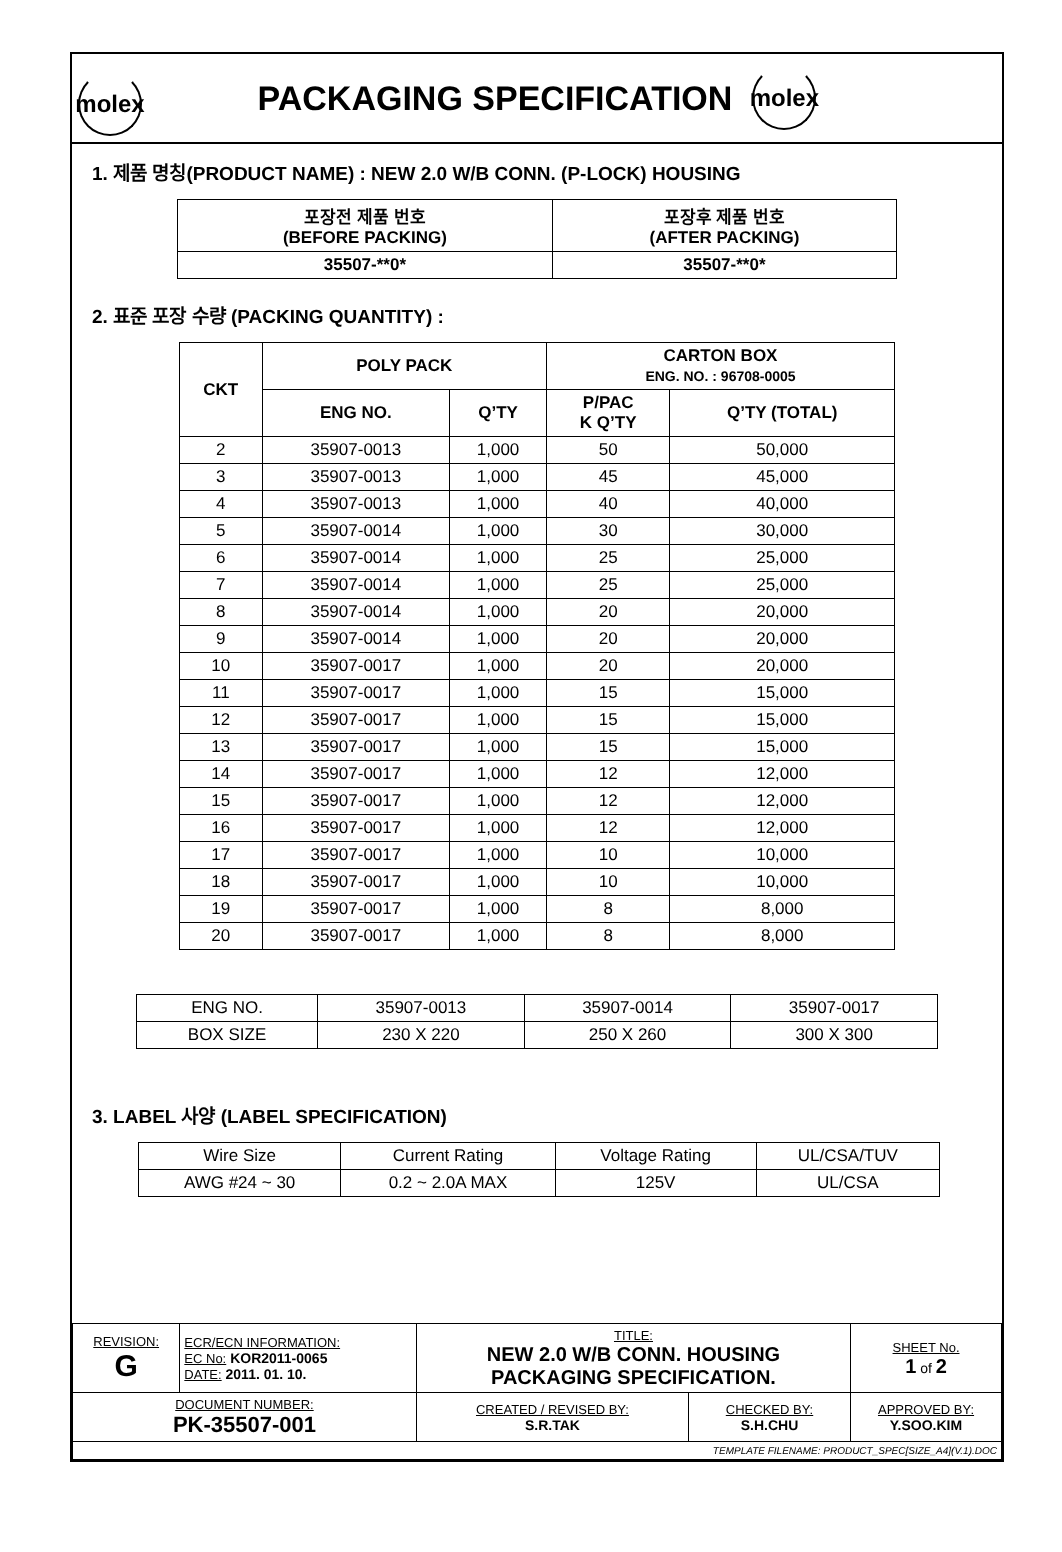molex
PACKAGING SPECIFICATION
molex
1. 제품 명칭(PRODUCT NAME) : NEW 2.0 W/B CONN. (P-LOCK) HOUSING
| 포장전 제품 번호 (BEFORE PACKING) | 포장후 제품 번호 (AFTER PACKING) |
| --- | --- |
| 35507-**0* | 35507-**0* |
2. 표준 포장 수량 (PACKING QUANTITY) :
| CKT | POLY PACK | | CARTON BOX ENG. NO. : 96708-0005 | |
| --- | --- | --- | --- | --- |
| | ENG NO. | Q’TY | P/PAC K Q’TY | Q’TY (TOTAL) |
| 2 | 35907-0013 | 1,000 | 50 | 50,000 |
| 3 | 35907-0013 | 1,000 | 45 | 45,000 |
| 4 | 35907-0013 | 1,000 | 40 | 40,000 |
| 5 | 35907-0014 | 1,000 | 30 | 30,000 |
| 6 | 35907-0014 | 1,000 | 25 | 25,000 |
| 7 | 35907-0014 | 1,000 | 25 | 25,000 |
| 8 | 35907-0014 | 1,000 | 20 | 20,000 |
| 9 | 35907-0014 | 1,000 | 20 | 20,000 |
| 10 | 35907-0017 | 1,000 | 20 | 20,000 |
| 11 | 35907-0017 | 1,000 | 15 | 15,000 |
| 12 | 35907-0017 | 1,000 | 15 | 15,000 |
| 13 | 35907-0017 | 1,000 | 15 | 15,000 |
| 14 | 35907-0017 | 1,000 | 12 | 12,000 |
| 15 | 35907-0017 | 1,000 | 12 | 12,000 |
| 16 | 35907-0017 | 1,000 | 12 | 12,000 |
| 17 | 35907-0017 | 1,000 | 10 | 10,000 |
| 18 | 35907-0017 | 1,000 | 10 | 10,000 |
| 19 | 35907-0017 | 1,000 | 8 | 8,000 |
| 20 | 35907-0017 | 1,000 | 8 | 8,000 |
| ENG NO. | 35907-0013 | 35907-0014 | 35907-0017 |
| BOX SIZE | 230 X 220 | 250 X 260 | 300 X 300 |
3. LABEL 사양 (LABEL SPECIFICATION)
| Wire Size | Current Rating | Voltage Rating | UL/CSA/TUV |
| AWG #24 ~ 30 | 0.2 ~ 2.0A MAX | 125V | UL/CSA |
| REVISION: G | ECR/ECN INFORMATION: EC No: KOR2011-0065 DATE: 2011. 01. 10. | TITLE: NEW 2.0 W/B CONN. HOUSING PACKAGING SPECIFICATION. | | | SHEET No. 1 of 2 |
| DOCUMENT NUMBER: PK-35507-001 | | CREATED / REVISED BY: S.R.TAK | CHECKED BY: S.H.CHU | APPROVED BY: Y.SOO.KIM | |
| TEMPLATE FILENAME: PRODUCT_SPEC[SIZE_A4](V.1).DOC | | | | | |